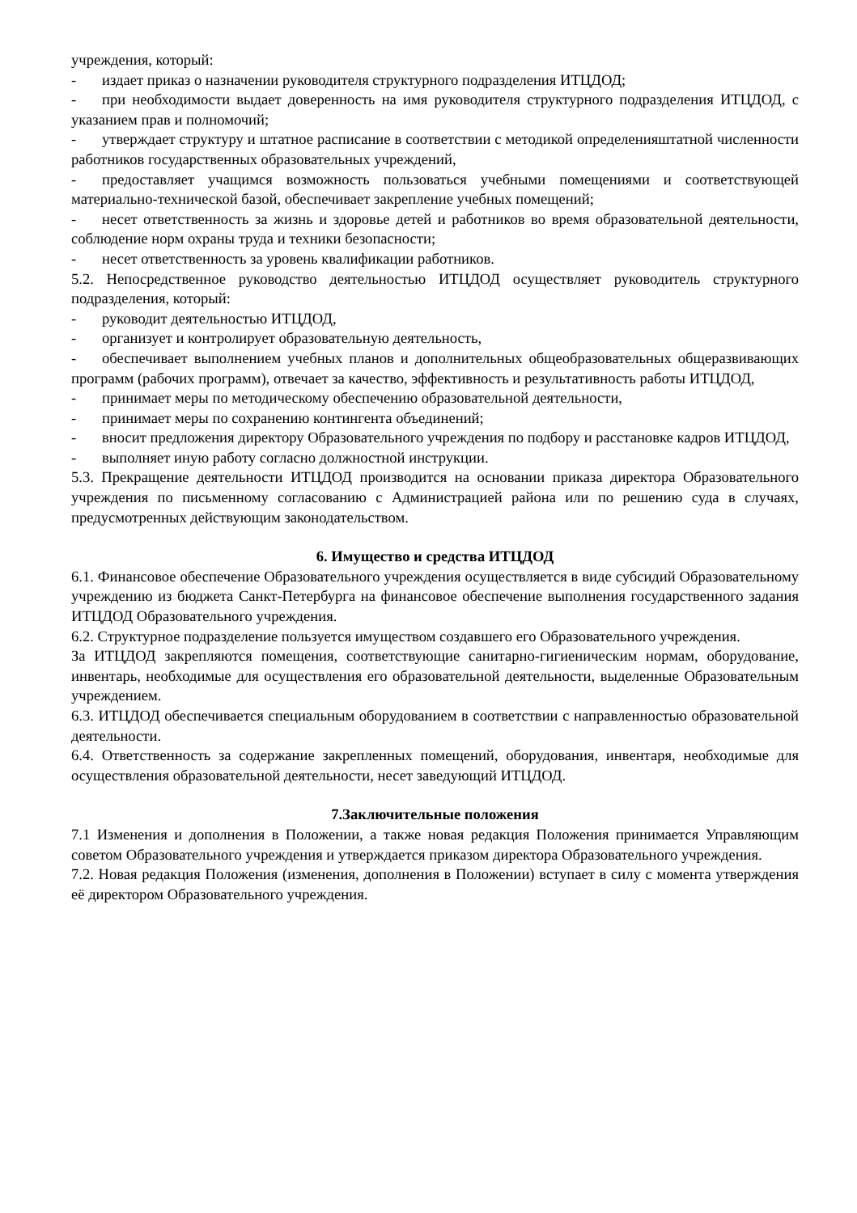учреждения, который:
- издает приказ о назначении руководителя структурного подразделения ИТЦДОД;
- при необходимости выдает доверенность на имя руководителя структурного подразделения ИТЦДОД, с указанием прав и полномочий;
- утверждает структуру и штатное расписание в соответствии с методикой определенияштатной численности работников государственных образовательных учреждений,
- предоставляет учащимся возможность пользоваться учебными помещениями и соответствующей материально-технической базой, обеспечивает закрепление учебных помещений;
- несет ответственность за жизнь и здоровье детей и работников во время образовательной деятельности, соблюдение норм охраны труда и техники безопасности;
- несет ответственность за уровень квалификации работников.
5.2. Непосредственное руководство деятельностью ИТЦДОД осуществляет руководитель структурного подразделения, который:
- руководит деятельностью ИТЦДОД,
- организует и контролирует образовательную деятельность,
- обеспечивает выполнением учебных планов и дополнительных общеобразовательных общеразвивающих программ (рабочих программ), отвечает за качество, эффективность и результативность работы ИТЦДОД,
- принимает меры по методическому обеспечению образовательной деятельности,
- принимает меры по сохранению контингента объединений;
- вносит предложения директору Образовательного учреждения по подбору и расстановке кадров ИТЦДОД,
- выполняет иную работу согласно должностной инструкции.
5.3. Прекращение деятельности ИТЦДОД производится на основании приказа директора Образовательного учреждения по письменному согласованию с Администрацией района или по решению суда в случаях, предусмотренных действующим законодательством.
6. Имущество и средства ИТЦДОД
6.1. Финансовое обеспечение Образовательного учреждения осуществляется в виде субсидий Образовательному учреждению из бюджета Санкт-Петербурга на финансовое обеспечение выполнения государственного задания ИТЦДОД Образовательного учреждения.
6.2. Структурное подразделение пользуется имуществом создавшего его Образовательного учреждения.
За ИТЦДОД закрепляются помещения, соответствующие санитарно-гигиеническим нормам, оборудование, инвентарь, необходимые для осуществления его образовательной деятельности, выделенные Образовательным учреждением.
6.3. ИТЦДОД обеспечивается специальным оборудованием в соответствии с направленностью образовательной деятельности.
6.4. Ответственность за содержание закрепленных помещений, оборудования, инвентаря, необходимые для осуществления образовательной деятельности, несет заведующий ИТЦДОД.
7.Заключительные положения
7.1 Изменения и дополнения в Положении, а также новая редакция Положения принимается Управляющим советом Образовательного учреждения и утверждается приказом директора Образовательного учреждения.
7.2. Новая редакция Положения (изменения, дополнения в Положении) вступает в силу с момента утверждения её директором Образовательного учреждения.